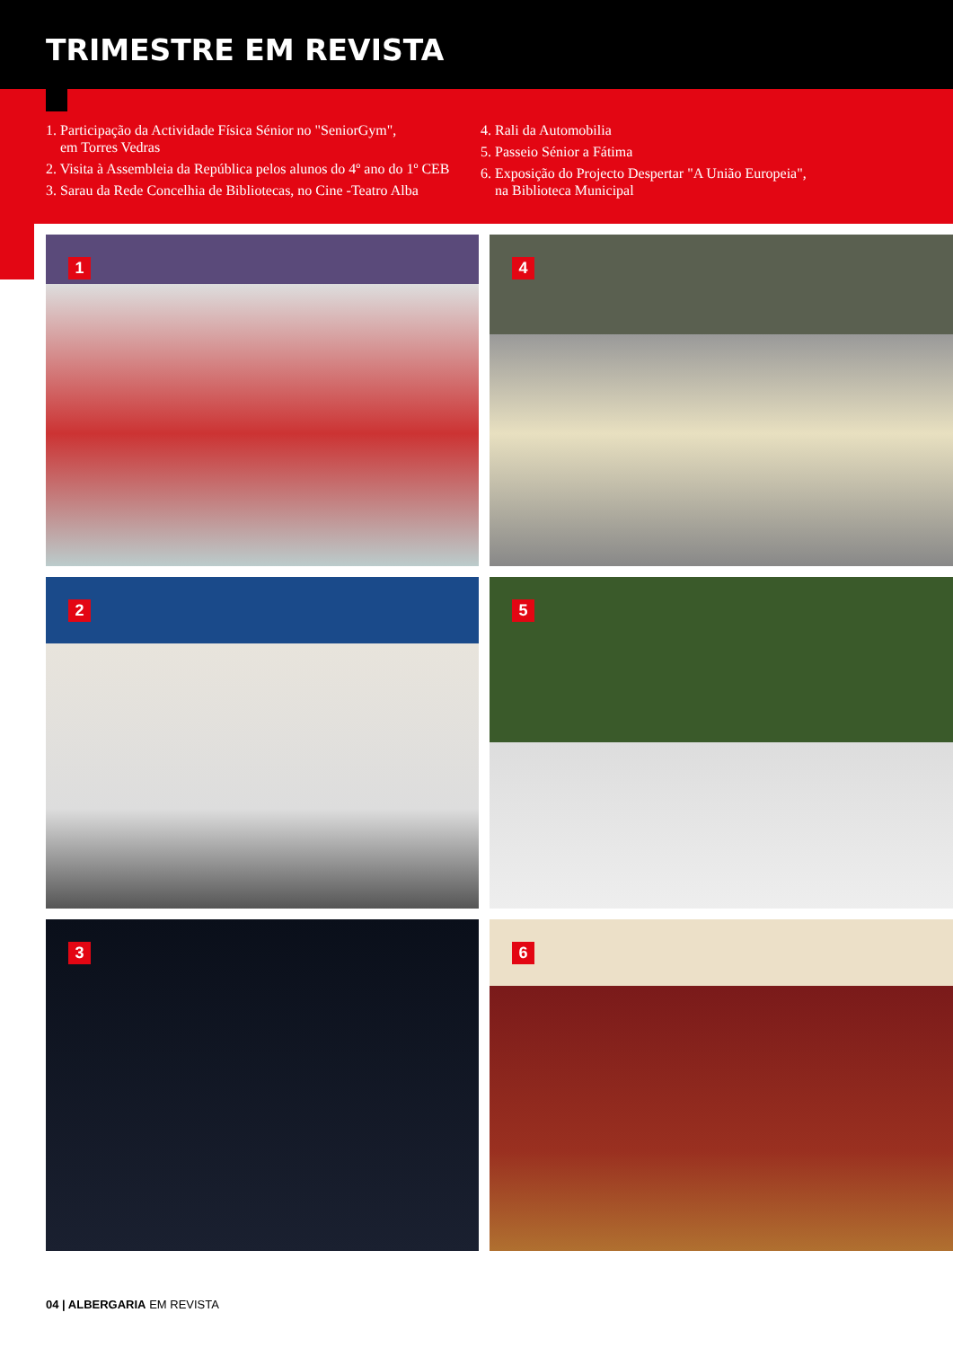TRIMESTRE EM REVISTA
1. Participação da Actividade Física Sénior no "SeniorGym",
em Torres Vedras
2. Visita à Assembleia da República pelos alunos do 4º ano do 1º CEB
3. Sarau da Rede Concelhia de Bibliotecas, no Cine -Teatro Alba
4. Rali da Automobilia
5. Passeio Sénior a Fátima
6. Exposição do Projecto Despertar "A União Europeia",
na Biblioteca Municipal
1
4
2
5
3
6
04 | ALBERGARIA EM REVISTA